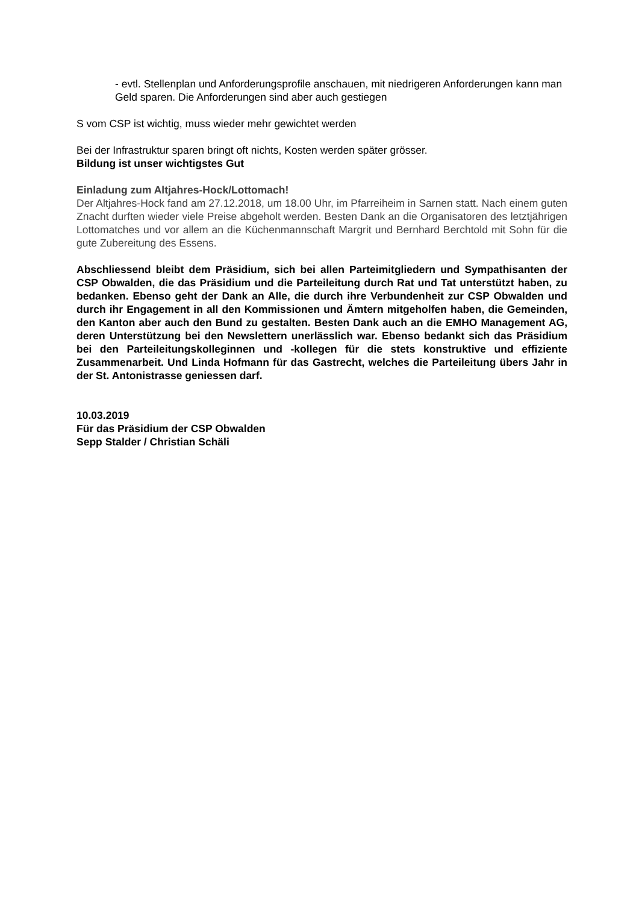- evtl. Stellenplan und Anforderungsprofile anschauen, mit niedrigeren Anforderungen kann man Geld sparen. Die Anforderungen sind aber auch gestiegen
S vom CSP ist wichtig, muss wieder mehr gewichtet werden
Bei der Infrastruktur sparen bringt oft nichts, Kosten werden später grösser.
Bildung ist unser wichtigstes Gut
Einladung zum Altjahres-Hock/Lottomach!
Der Altjahres-Hock fand am 27.12.2018, um 18.00 Uhr, im Pfarreiheim in Sarnen statt. Nach einem guten Znacht durften wieder viele Preise abgeholt werden. Besten Dank an die Organi­satoren des letztjährigen Lottomatches und vor allem an die Küchenmannschaft Margrit und Bernhard Berchtold mit Sohn für die gute Zubereitung des Essens.
Abschliessend bleibt dem Präsidium, sich bei allen Parteimitgliedern und Sympathisan­ten der CSP Obwalden, die das Präsidium und die Parteileitung durch Rat und Tat un­terstützt haben, zu bedanken. Ebenso geht der Dank an Alle, die durch ihre Verbunden­heit zur CSP Obwalden und durch ihr Engagement in all den Kommissionen und Ämtern mitgeholfen haben, die Gemeinden, den Kanton aber auch den Bund zu gestalten. Bes­ten Dank auch an die EMHO Management AG, deren Unterstützung bei den Newslettern unerlässlich war. Ebenso bedankt sich das Präsidium bei den Parteileitungskolleginnen und -kollegen für die stets konstruktive und effiziente Zusammenarbeit. Und Linda Hof­mann für das Gastrecht, welches die Parteileitung übers Jahr in der St. Antonistrasse geniessen darf.
10.03.2019
Für das Präsidium der CSP Obwalden
Sepp Stalder / Christian Schäli